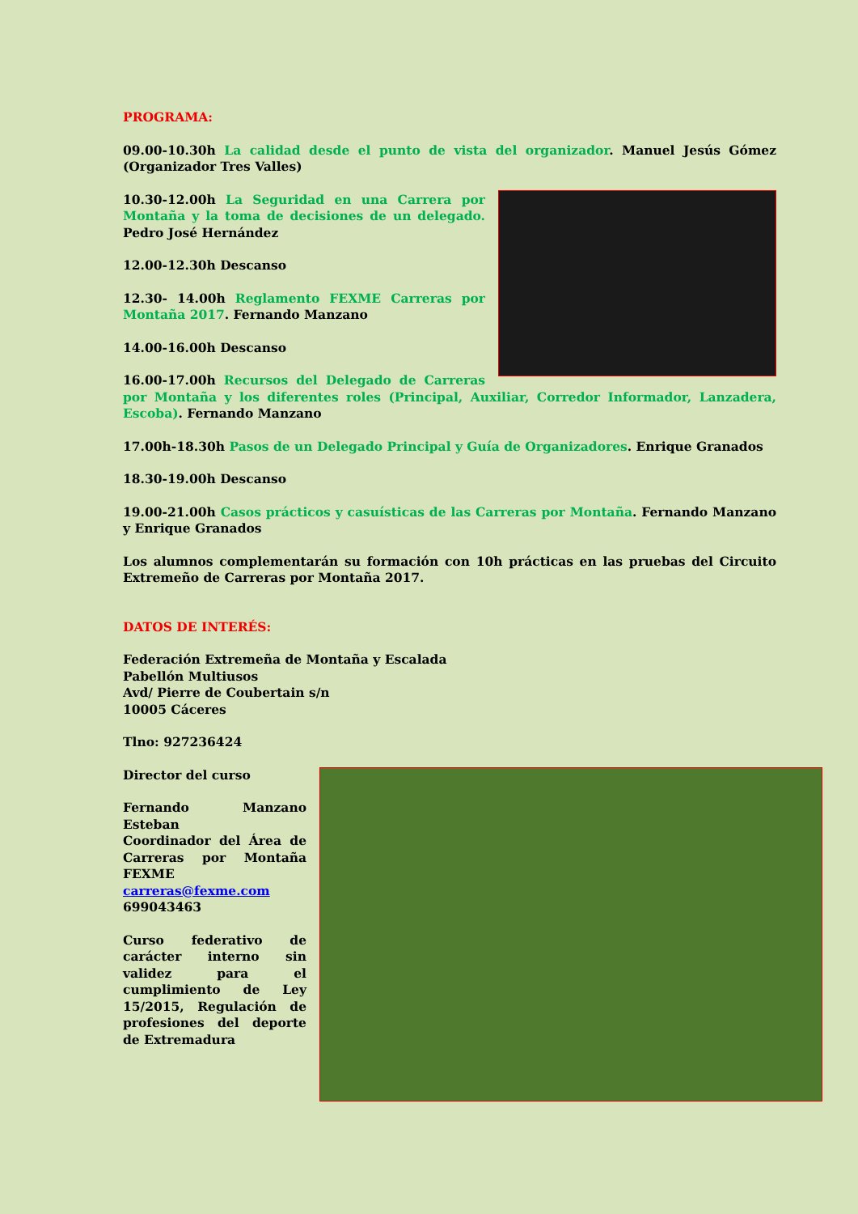PROGRAMA:
09.00-10.30h La calidad desde el punto de vista del organizador. Manuel Jesús Gómez (Organizador Tres Valles)
10.30-12.00h La Seguridad en una Carrera por Montaña y la toma de decisiones de un delegado. Pedro José Hernández
12.00-12.30h Descanso
12.30- 14.00h Reglamento FEXME Carreras por Montaña 2017. Fernando Manzano
14.00-16.00h Descanso
16.00-17.00h Recursos del Delegado de Carreras por Montaña y los diferentes roles (Principal, Auxiliar, Corredor Informador, Lanzadera, Escoba). Fernando Manzano
17.00h-18.30h Pasos de un Delegado Principal y Guía de Organizadores. Enrique Granados
18.30-19.00h Descanso
19.00-21.00h Casos prácticos y casuísticas de las Carreras por Montaña. Fernando Manzano y Enrique Granados
Los alumnos complementarán su formación con 10h prácticas en las pruebas del Circuito Extremeño de Carreras por Montaña 2017.
DATOS DE INTERÉS:
Federación Extremeña de Montaña y Escalada
Pabellón Multiusos
Avd/ Pierre de Coubertain s/n
10005 Cáceres
Tlno: 927236424
Director del curso
Fernando Manzano Esteban
Coordinador del Área de Carreras por Montaña FEXME
carreras@fexme.com
699043463
Curso federativo de carácter interno sin validez para el cumplimiento de Ley 15/2015, Regulación de profesiones del deporte de Extremadura